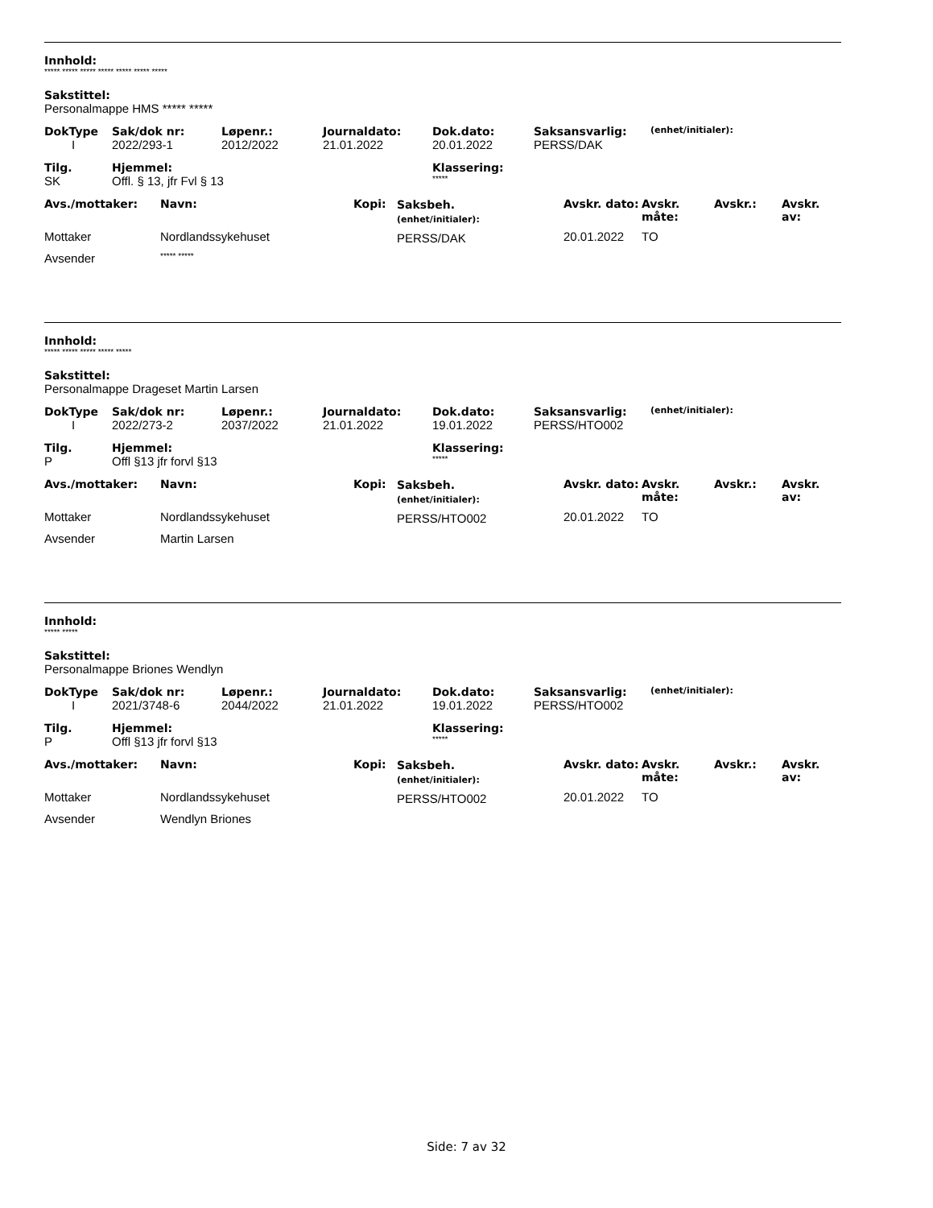Innhold:
***** ***** ***** ***** ***** ***** *****
Sakstittel:
Personalmappe HMS ***** *****
| DokType | Sak/dok nr: | Løpenr.: | Journaldato: | Dok.dato: | Saksansvarlig: | (enhet/initialer): |
| --- | --- | --- | --- | --- | --- | --- |
| I | 2022/293-1 | 2012/2022 | 21.01.2022 | 20.01.2022 | PERSS/DAK | |
| Tilg. | Hjemmel: | Klassering: |
| --- | --- | --- |
| SK | Offl. § 13, jfr Fvl § 13 | ***** |
| Avs./mottaker: | Navn: | Kopi: | Saksbeh. (enhet/initialer): | Avskr. dato: | Avskr. måte: | Avskr.: | Avskr. av: |
| --- | --- | --- | --- | --- | --- | --- | --- |
| Mottaker | Nordlandssykehuset | | PERSS/DAK | 20.01.2022 | TO | | |
| Avsender | ***** ***** | | | | | | |
Innhold:
***** ***** ***** ***** *****
Sakstittel:
Personalmappe Drageset Martin Larsen
| DokType | Sak/dok nr: | Løpenr.: | Journaldato: | Dok.dato: | Saksansvarlig: | (enhet/initialer): |
| --- | --- | --- | --- | --- | --- | --- |
| I | 2022/273-2 | 2037/2022 | 21.01.2022 | 19.01.2022 | PERSS/HTO002 | |
| Tilg. | Hjemmel: | Klassering: |
| --- | --- | --- |
| P | Offl §13 jfr forvl §13 | ***** |
| Avs./mottaker: | Navn: | Kopi: | Saksbeh. (enhet/initialer): | Avskr. dato: | Avskr. måte: | Avskr.: | Avskr. av: |
| --- | --- | --- | --- | --- | --- | --- | --- |
| Mottaker | Nordlandssykehuset | | PERSS/HTO002 | 20.01.2022 | TO | | |
| Avsender | Martin Larsen | | | | | | |
Innhold:
***** *****
Sakstittel:
Personalmappe Briones Wendlyn
| DokType | Sak/dok nr: | Løpenr.: | Journaldato: | Dok.dato: | Saksansvarlig: | (enhet/initialer): |
| --- | --- | --- | --- | --- | --- | --- |
| I | 2021/3748-6 | 2044/2022 | 21.01.2022 | 19.01.2022 | PERSS/HTO002 | |
| Tilg. | Hjemmel: | Klassering: |
| --- | --- | --- |
| P | Offl §13 jfr forvl §13 | ***** |
| Avs./mottaker: | Navn: | Kopi: | Saksbeh. (enhet/initialer): | Avskr. dato: | Avskr. måte: | Avskr.: | Avskr. av: |
| --- | --- | --- | --- | --- | --- | --- | --- |
| Mottaker | Nordlandssykehuset | | PERSS/HTO002 | 20.01.2022 | TO | | |
| Avsender | Wendlyn Briones | | | | | | |
Side: 7 av 32